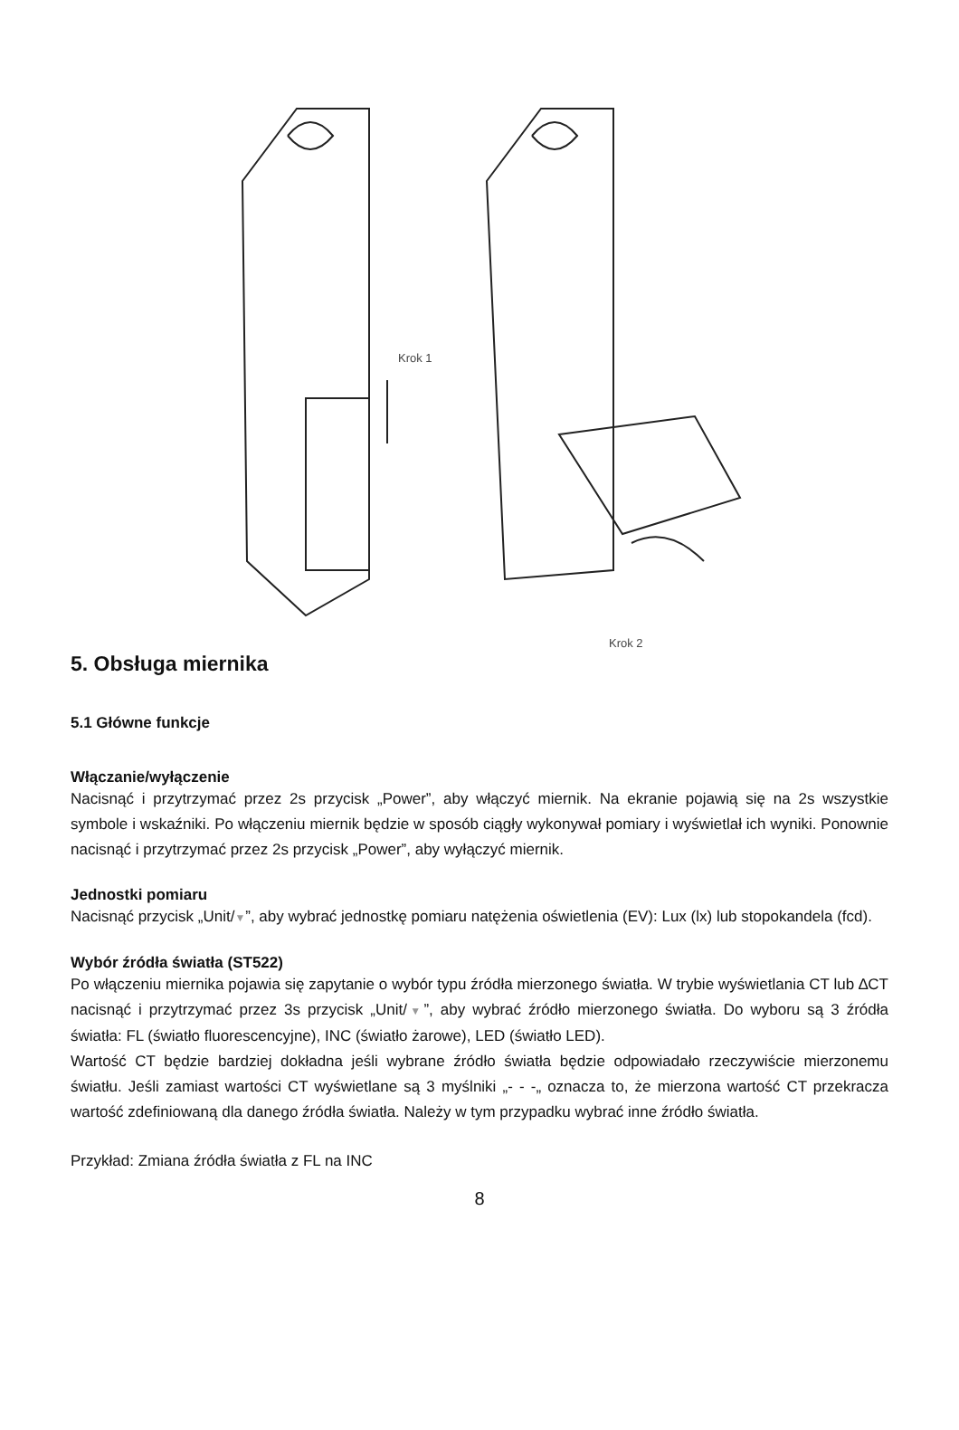Krok 1
Krok 2
5. Obsługa miernika
5.1 Główne funkcje
Włączanie/wyłączenie
Nacisnąć i przytrzymać przez 2s przycisk „Power”, aby włączyć miernik. Na ekranie pojawią się na 2s wszystkie symbole i wskaźniki. Po włączeniu miernik będzie w sposób ciągły wykonywał pomiary i wyświetlał ich wyniki. Ponownie nacisnąć i przytrzymać przez 2s przycisk „Power”, aby wyłączyć miernik.
Jednostki pomiaru
Nacisnąć przycisk „Unit/▼”, aby wybrać jednostkę pomiaru natężenia oświetlenia (EV): Lux (lx) lub stopokandela (fcd).
Wybór źródła światła (ST522)
Po włączeniu miernika pojawia się zapytanie o wybór typu źródła mierzonego światła. W trybie wyświetlania CT lub ∆CT nacisnąć i przytrzymać przez 3s przycisk „Unit/▼”, aby wybrać źródło mierzonego światła. Do wyboru są 3 źródła światła: FL (światło fluorescencyjne), INC (światło żarowe), LED (światło LED).
Wartość CT będzie bardziej dokładna jeśli wybrane źródło światła będzie odpowiadało rzeczywiście mierzonemu światłu. Jeśli zamiast wartości CT wyświetlane są 3 myślniki „- - -„ oznacza to, że mierzona wartość CT przekracza wartość zdefiniowaną dla danego źródła światła. Należy w tym przypadku wybrać inne źródło światła.
Przykład: Zmiana źródła światła z FL na INC
8